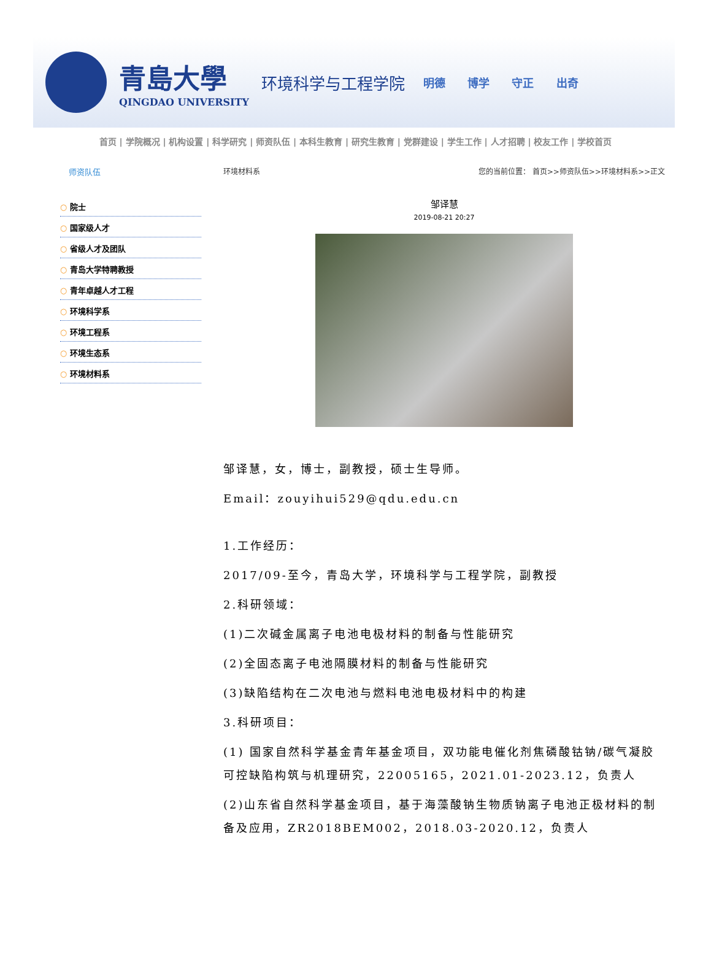青島大學
QINGDAO UNIVERSITY
环境科学与工程学院
明德 博学 守正 出奇
首页 | 学院概况 | 机构设置 | 科学研究 | 师资队伍 | 本科生教育 | 研究生教育 | 党群建设 | 学生工作 | 人才招聘 | 校友工作 | 学校首页
师资队伍
○ 院士
○ 国家级人才
○ 省级人才及团队
○ 青岛大学特聘教授
○ 青年卓越人才工程
○ 环境科学系
○ 环境工程系
○ 环境生态系
○ 环境材料系
环境材料系 您的当前位置： 首页>>师资队伍>>环境材料系>>正文
邹译慧
2019-08-21 20:27
邹译慧，女，博士，副教授，硕士生导师。
Email：zouyihui529@qdu.edu.cn
1.工作经历：
2017/09-至今，青岛大学，环境科学与工程学院，副教授
2.科研领域：
(1)二次碱金属离子电池电极材料的制备与性能研究
(2)全固态离子电池隔膜材料的制备与性能研究
(3)缺陷结构在二次电池与燃料电池电极材料中的构建
3.科研项目：
(1) 国家自然科学基金青年基金项目，双功能电催化剂焦磷酸钴钠/碳气凝胶可控缺陷构筑与机理研究，22005165，2021.01-2023.12，负责人
(2)山东省自然科学基金项目，基于海藻酸钠生物质钠离子电池正极材料的制备及应用，ZR2018BEM002，2018.03-2020.12，负责人